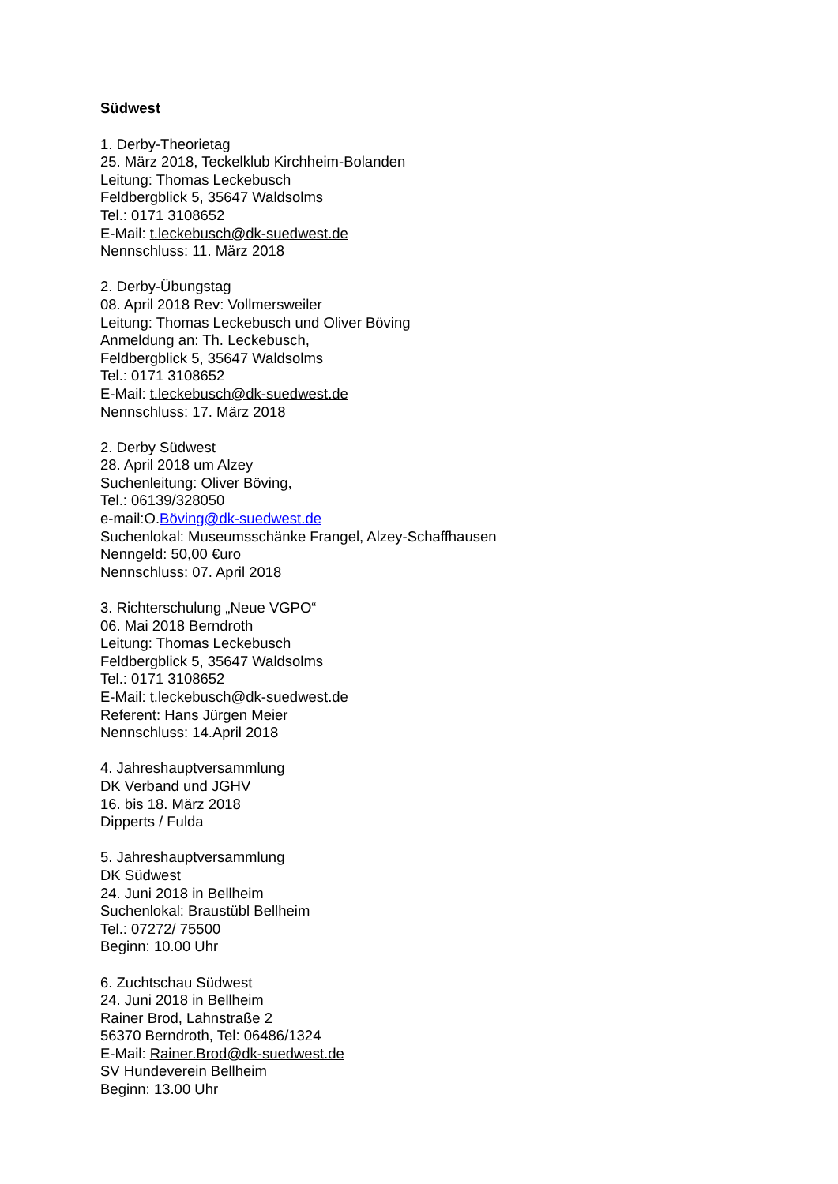Südwest
1. Derby-Theorietag
25. März 2018, Teckelklub Kirchheim-Bolanden
Leitung: Thomas Leckebusch
Feldbergblick 5, 35647 Waldsolms
Tel.: 0171 3108652
E-Mail: t.leckebusch@dk-suedwest.de
Nennschluss: 11. März 2018
2. Derby-Übungstag
08. April 2018 Rev: Vollmersweiler
Leitung: Thomas Leckebusch und Oliver Böving
Anmeldung an: Th. Leckebusch,
Feldbergblick 5, 35647 Waldsolms
Tel.: 0171 3108652
E-Mail: t.leckebusch@dk-suedwest.de
Nennschluss: 17. März 2018
2. Derby Südwest
28. April 2018 um Alzey
Suchenleitung: Oliver Böving,
Tel.: 06139/328050
e-mail:O.Böving@dk-suedwest.de
Suchenlokal: Museumsschänke Frangel, Alzey-Schaffhausen
Nenngeld: 50,00 €uro
Nennschluss: 07. April 2018
3. Richterschulung „Neue VGPO“
06. Mai 2018 Berndroth
Leitung: Thomas Leckebusch
Feldbergblick 5, 35647 Waldsolms
Tel.: 0171 3108652
E-Mail: t.leckebusch@dk-suedwest.de
Referent: Hans Jürgen Meier
Nennschluss: 14.April 2018
4. Jahreshauptversammlung
DK Verband und JGHV
16. bis 18. März 2018
Dipperts / Fulda
5. Jahreshauptversammlung
DK Südwest
24. Juni 2018 in Bellheim
Suchenlokal: Braustübl Bellheim
Tel.: 07272/ 75500
Beginn: 10.00 Uhr
6. Zuchtschau Südwest
24. Juni 2018 in Bellheim
Rainer Brod, Lahnstraße 2
56370 Berndroth, Tel: 06486/1324
E-Mail: Rainer.Brod@dk-suedwest.de
SV Hundeverein Bellheim
Beginn: 13.00 Uhr